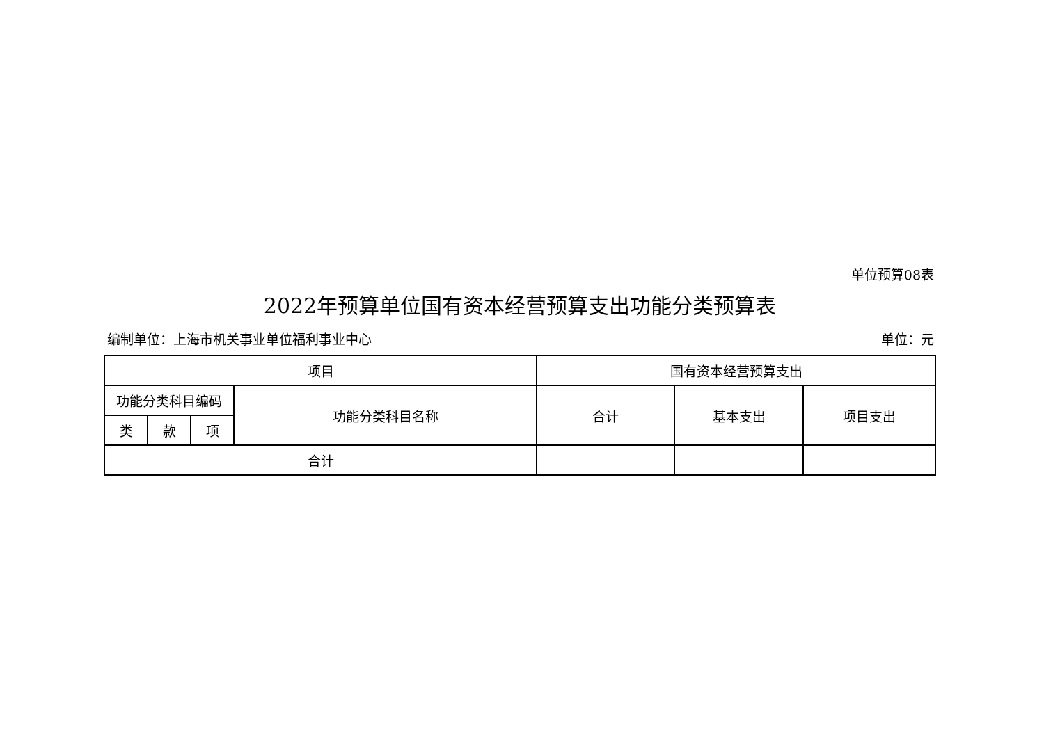单位预算08表
2022年预算单位国有资本经营预算支出功能分类预算表
编制单位：上海市机关事业单位福利事业中心 单位：元
| 项目 | | | | 国有资本经营预算支出 | | |
| --- | --- | --- | --- | --- | --- | --- |
| 功能分类科目编码 | | | 功能分类科目名称 | 合计 | 基本支出 | 项目支出 |
| 类 | 款 | 项 | | | | |
| 合计 | | | | | | |